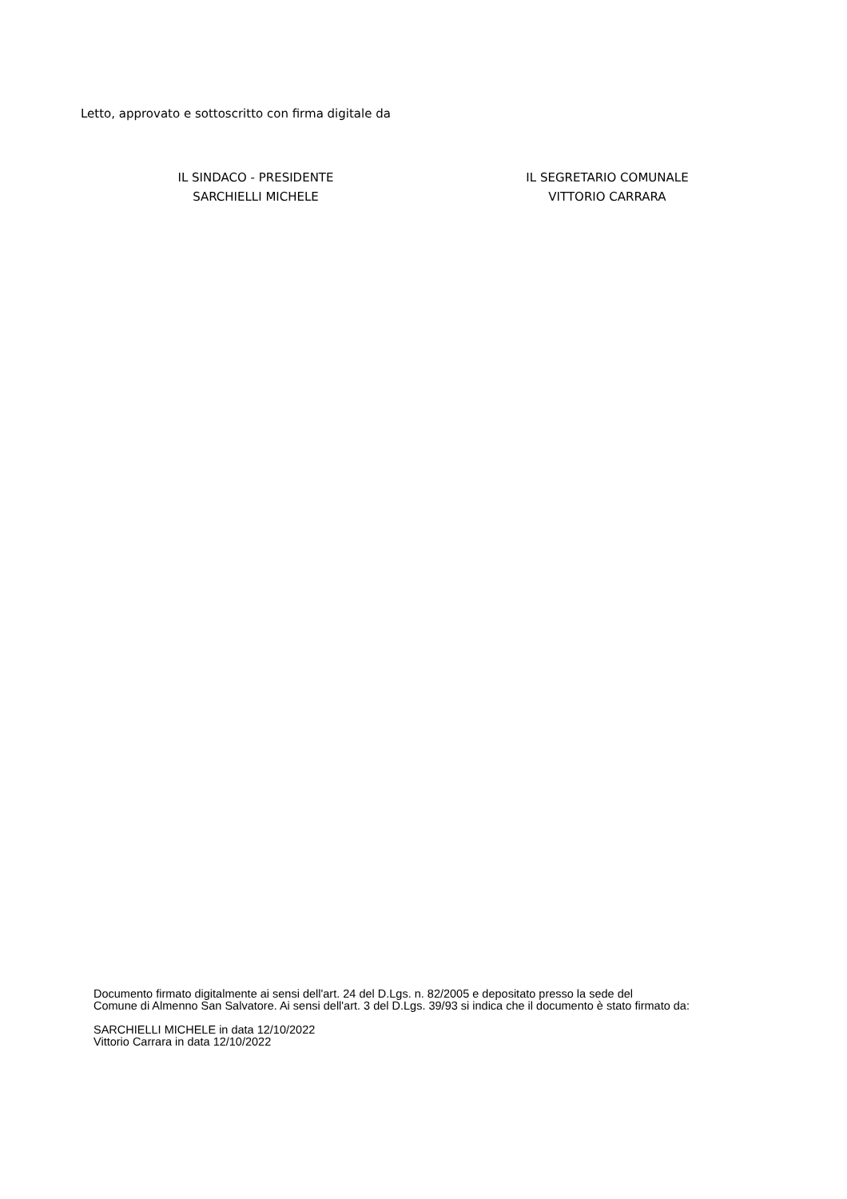Letto, approvato e sottoscritto con firma digitale da
IL SINDACO - PRESIDENTE
SARCHIELLI MICHELE
IL SEGRETARIO COMUNALE
VITTORIO CARRARA
Documento firmato digitalmente ai sensi dell'art. 24 del D.Lgs. n. 82/2005 e depositato presso la sede del
Comune di Almenno San Salvatore. Ai sensi dell'art. 3 del D.Lgs. 39/93 si indica che il documento è stato firmato da:
SARCHIELLI MICHELE in data 12/10/2022
Vittorio Carrara in data 12/10/2022